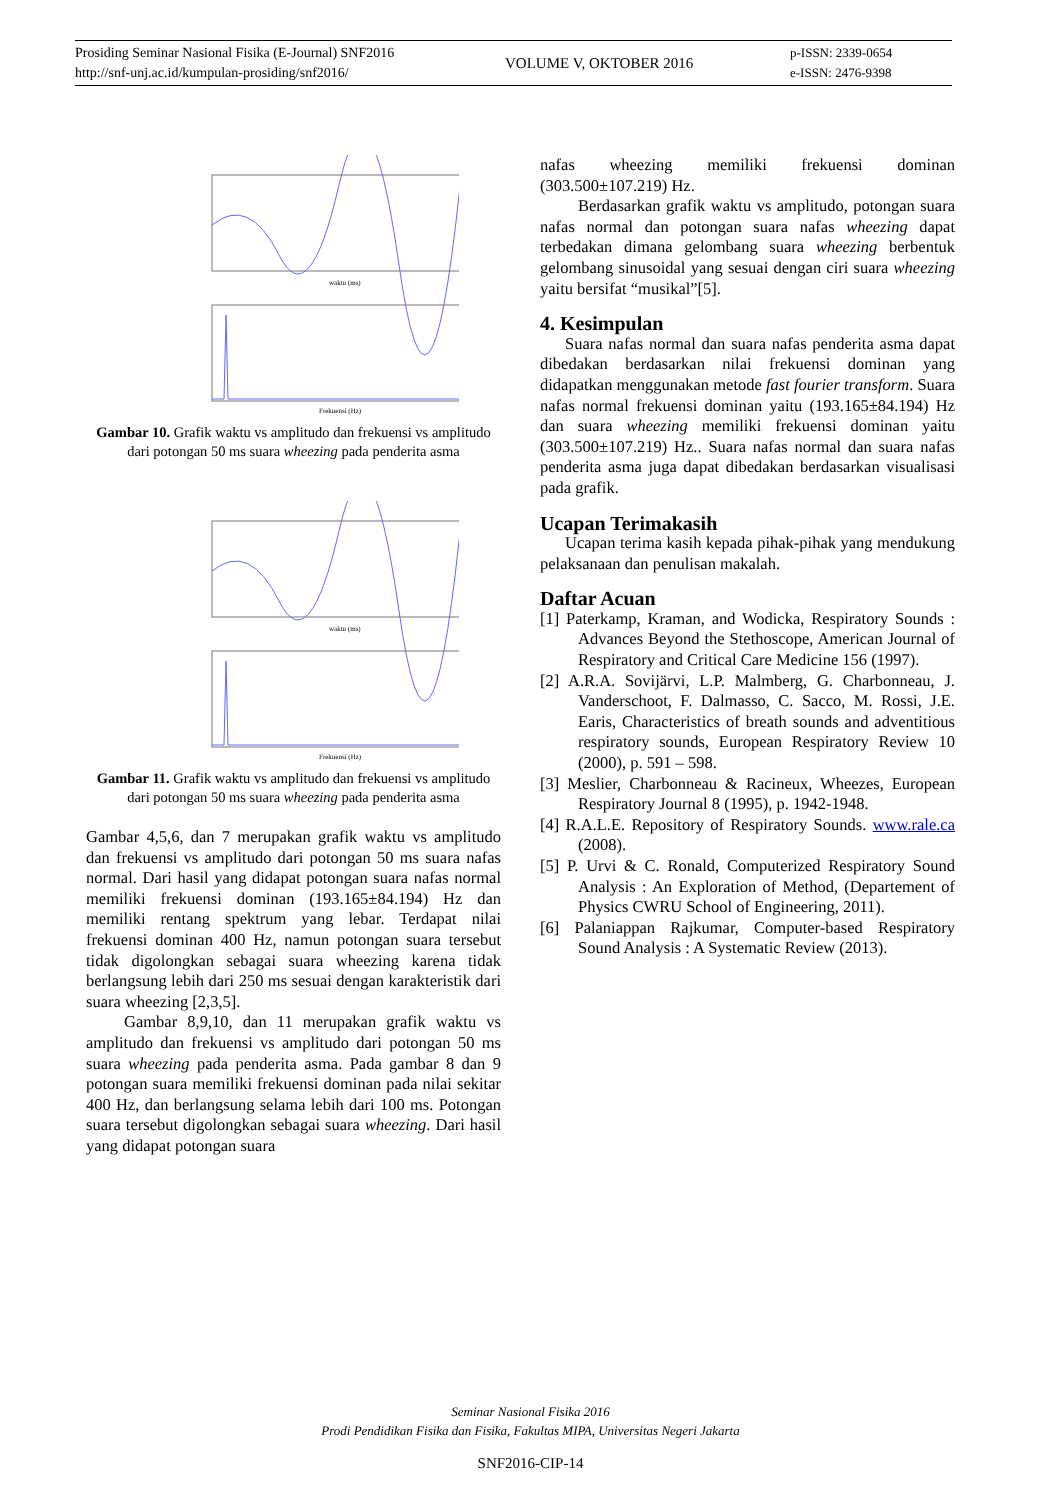Prosiding Seminar Nasional Fisika (E-Journal) SNF2016
http://snf-unj.ac.id/kumpulan-prosiding/snf2016/
VOLUME V, OKTOBER 2016
p-ISSN: 2339-0654
e-ISSN: 2476-9398
waktu (ms)
Frekuensi (Hz)
Gambar 10. Grafik waktu vs amplitudo dan frekuensi vs amplitudo dari potongan 50 ms suara wheezing pada penderita asma
waktu (ms)
Frekuensi (Hz)
Gambar 11. Grafik waktu vs amplitudo dan frekuensi vs amplitudo dari potongan 50 ms suara wheezing pada penderita asma
Gambar 4,5,6, dan 7 merupakan grafik waktu vs amplitudo dan frekuensi vs amplitudo dari potongan 50 ms suara nafas normal. Dari hasil yang didapat potongan suara nafas normal memiliki frekuensi dominan (193.165±84.194) Hz dan memiliki rentang spektrum yang lebar. Terdapat nilai frekuensi dominan 400 Hz, namun potongan suara tersebut tidak digolongkan sebagai suara wheezing karena tidak berlangsung lebih dari 250 ms sesuai dengan karakteristik dari suara wheezing [2,3,5].
Gambar 8,9,10, dan 11 merupakan grafik waktu vs amplitudo dan frekuensi vs amplitudo dari potongan 50 ms suara wheezing pada penderita asma. Pada gambar 8 dan 9 potongan suara memiliki frekuensi dominan pada nilai sekitar 400 Hz, dan berlangsung selama lebih dari 100 ms. Potongan suara tersebut digolongkan sebagai suara wheezing. Dari hasil yang didapat potongan suara
nafas wheezing memiliki frekuensi dominan (303.500±107.219) Hz.
Berdasarkan grafik waktu vs amplitudo, potongan suara nafas normal dan potongan suara nafas wheezing dapat terbedakan dimana gelombang suara wheezing berbentuk gelombang sinusoidal yang sesuai dengan ciri suara wheezing yaitu bersifat “musikal”[5].
4. Kesimpulan
Suara nafas normal dan suara nafas penderita asma dapat dibedakan berdasarkan nilai frekuensi dominan yang didapatkan menggunakan metode fast fourier transform. Suara nafas normal frekuensi dominan yaitu (193.165±84.194) Hz dan suara wheezing memiliki frekuensi dominan yaitu (303.500±107.219) Hz.. Suara nafas normal dan suara nafas penderita asma juga dapat dibedakan berdasarkan visualisasi pada grafik.
Ucapan Terimakasih
Ucapan terima kasih kepada pihak-pihak yang mendukung pelaksanaan dan penulisan makalah.
Daftar Acuan
[1] Paterkamp, Kraman, and Wodicka, Respiratory Sounds : Advances Beyond the Stethoscope, American Journal of Respiratory and Critical Care Medicine 156 (1997).
[2] A.R.A. Sovijärvi, L.P. Malmberg, G. Charbonneau, J. Vanderschoot, F. Dalmasso, C. Sacco, M. Rossi, J.E. Earis, Characteristics of breath sounds and adventitious respiratory sounds, European Respiratory Review 10 (2000), p. 591 – 598.
[3] Meslier, Charbonneau & Racineux, Wheezes, European Respiratory Journal 8 (1995), p. 1942-1948.
[4] R.A.L.E. Repository of Respiratory Sounds. www.rale.ca (2008).
[5] P. Urvi & C. Ronald, Computerized Respiratory Sound Analysis : An Exploration of Method, (Departement of Physics CWRU School of Engineering, 2011).
[6] Palaniappan Rajkumar, Computer-based Respiratory Sound Analysis : A Systematic Review (2013).
Seminar Nasional Fisika 2016
Prodi Pendidikan Fisika dan Fisika, Fakultas MIPA, Universitas Negeri Jakarta
SNF2016-CIP-14